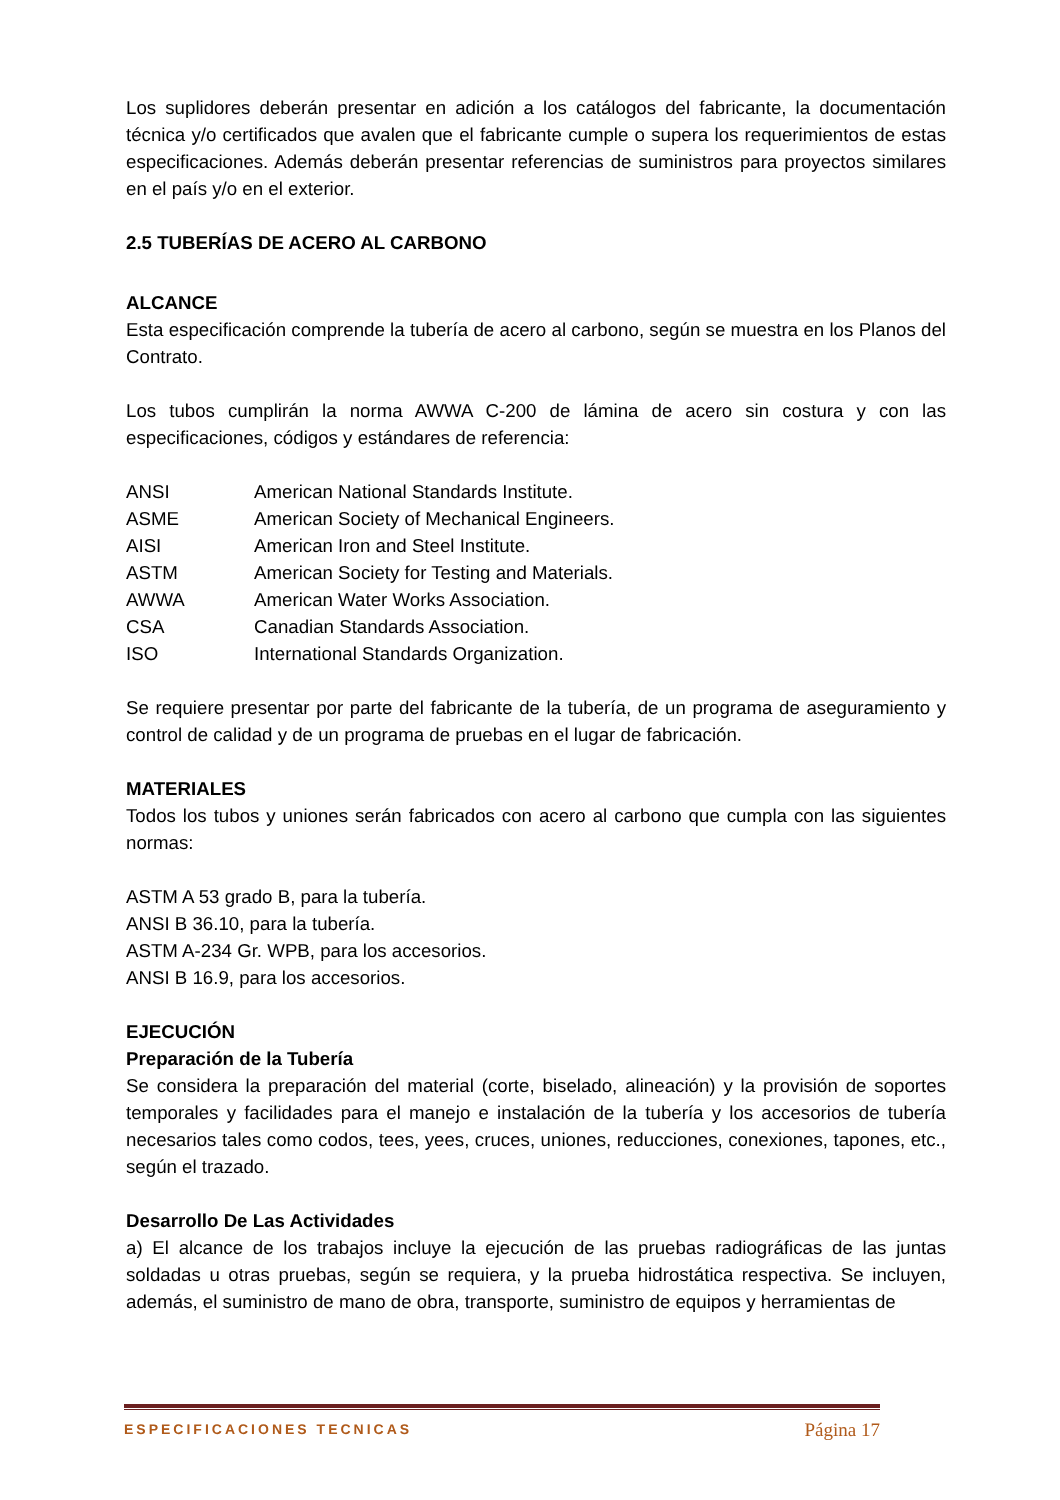Los suplidores deberán presentar en adición a los catálogos del fabricante, la documentación técnica y/o certificados que avalen que el fabricante cumple o supera los requerimientos de estas especificaciones. Además deberán presentar referencias de suministros para proyectos similares en el país y/o en el exterior.
2.5 TUBERÍAS DE ACERO AL CARBONO
ALCANCE
Esta especificación comprende la tubería de acero al carbono, según se muestra en los Planos del Contrato.
Los tubos cumplirán la norma AWWA C-200 de lámina de acero sin costura y con las especificaciones, códigos y estándares de referencia:
| ANSI | American National Standards Institute. |
| ASME | American Society of Mechanical Engineers. |
| AISI | American Iron and Steel Institute. |
| ASTM | American Society for Testing and Materials. |
| AWWA | American Water Works Association. |
| CSA | Canadian Standards Association. |
| ISO | International Standards Organization. |
Se requiere presentar por parte del fabricante de la tubería, de un programa de aseguramiento y control de calidad y de un programa de pruebas en el lugar de fabricación.
MATERIALES
Todos los tubos y uniones serán fabricados con acero al carbono que cumpla con las siguientes normas:
ASTM A 53 grado B, para la tubería.
ANSI B 36.10, para la tubería.
ASTM A-234 Gr. WPB, para los accesorios.
ANSI B 16.9, para los accesorios.
EJECUCIÓN
Preparación de la Tubería
Se considera la preparación del material (corte, biselado, alineación) y la provisión de soportes temporales y facilidades para el manejo e instalación de la tubería y los accesorios de tubería necesarios tales como codos, tees, yees, cruces, uniones, reducciones, conexiones, tapones, etc., según el trazado.
Desarrollo De Las Actividades
a) El alcance de los trabajos incluye la ejecución de las pruebas radiográficas de las juntas soldadas u otras pruebas, según se requiera, y la prueba hidrostática respectiva. Se incluyen, además, el suministro de mano de obra, transporte, suministro de equipos y herramientas de
ESPECIFICACIONES TECNICAS Página 17